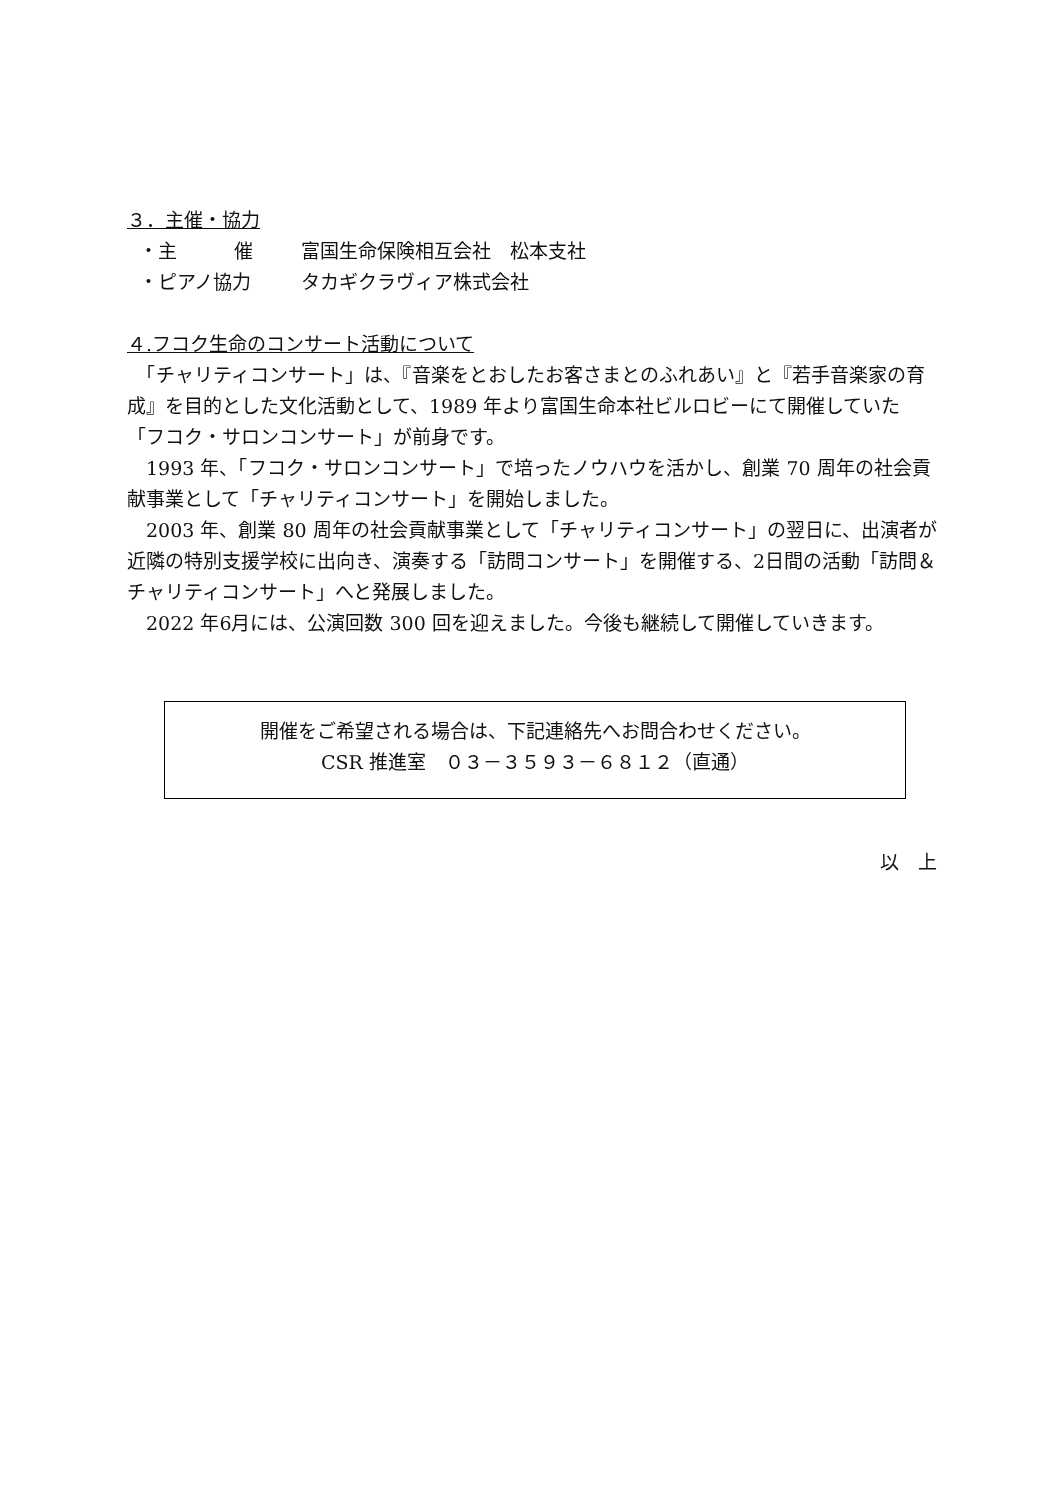３．主催・協力
・主　　　催 富国生命保険相互会社　松本支社
・ピアノ協力 タカギクラヴィア株式会社
４.フコク生命のコンサート活動について
　「チャリティコンサート」は、『音楽をとおしたお客さまとのふれあい』と『若手音楽家の育成』を目的とした文化活動として、1989 年より富国生命本社ビルロビーにて開催していた「フコク・サロンコンサート」が前身です。
　1993 年、「フコク・サロンコンサート」で培ったノウハウを活かし、創業 70 周年の社会貢献事業として「チャリティコンサート」を開始しました。
　2003 年、創業 80 周年の社会貢献事業として「チャリティコンサート」の翌日に、出演者が近隣の特別支援学校に出向き、演奏する「訪問コンサート」を開催する、2日間の活動「訪問＆チャリティコンサート」へと発展しました。
　2022 年6月には、公演回数 300 回を迎えました。今後も継続して開催していきます。
開催をご希望される場合は、下記連絡先へお問合わせください。
CSR 推進室　０３－３５９３－６８１２（直通）
以　上